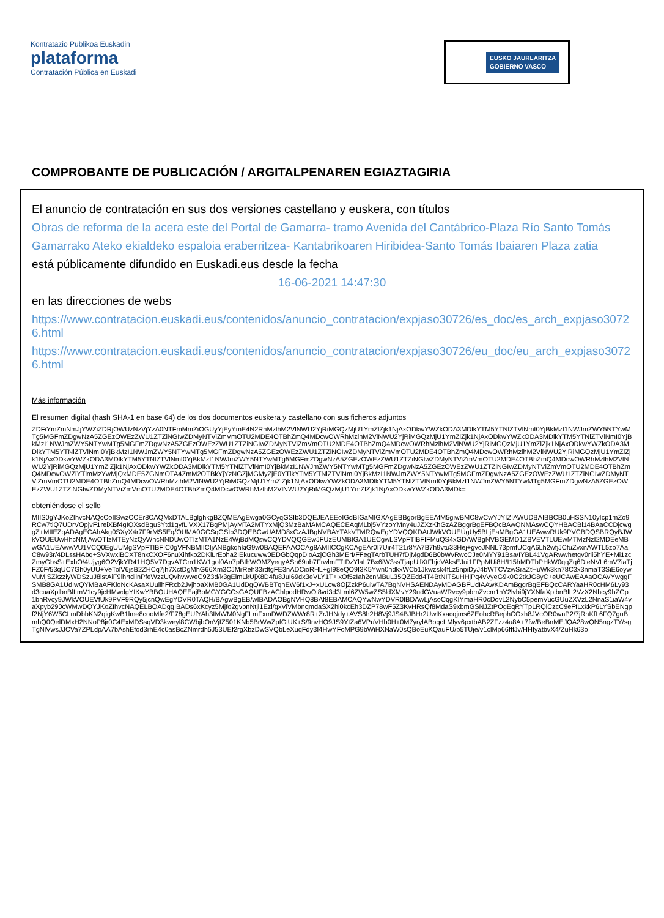Kontratazio Publikoa Euskadin
plataforma
Contratación Pública en Euskadi
EUSKO JAURLARITZA
GOBIERNO VASCO
COMPROBANTE DE PUBLICACIÓN / ARGITALPENAREN EGIAZTAGIRIA
El anuncio de contratación en sus dos versiones castellano y euskera, con títulos
Obras de reforma de la acera este del Portal de Gamarra- tramo Avenida del Cantábrico-Plaza Río Santo Tomás
Gamarrako Ateko ekialdeko espaloia eraberritzea- Kantabrikoaren Hiribidea-Santo Tomás Ibaiaren Plaza zatia
está públicamente difundido en Euskadi.eus desde la fecha
16-06-2021 14:47:30
en las direcciones de webs
https://www.contratacion.euskadi.eus/contenidos/anuncio_contratacion/expjaso30726/es_doc/es_arch_expjaso30726.html
https://www.contratacion.euskadi.eus/contenidos/anuncio_contratacion/expjaso30726/eu_doc/eu_arch_expjaso30726.html
Más información
El resumen digital (hash SHA-1 en base 64) de los dos documentos euskera y castellano con sus ficheros adjuntos
ZDFiYmZmNmJjYWZiZDRjOWUzNzVjYzA0NTFmMmZiOGUyYjEyYmE4N2RhMzlhM2VlNWU2YjRiMGQzMjU1YmZlZjk1NjAxODkwYWZkODA3MDlkYTM5YTNlZTVlNmI0YjBkMzI1NWJmZWY5NTYwMTg5MGFmZDgwNzA5ZGEzOWEzZWU1ZTZiNGIwZDMyNTViZmVmOTU2MDE4OTBhZmQ4MDcwOWRhMzlhM2VlNWU2YjRiMGQzMjU1YmZlZjk1NjAxODkwYWZkODA3MDlkYTM5YTNlZTVlNmI0YjBkMzI1NWJmZWY5NTYwMTg5MGFmZDgwNzA5ZGEzOWEzZWU1ZTZiNGIwZDMyNTViZmVmOTU2MDE4OTBhZmQ4MDcwOWRhMzlhM2VlNWU2YjRiMGQzMjU1YmZlZjk1NjAxODkwYWZkODA3MDlkYTM5YTNlZTVlNmI0YjBkMzI1NWJmZWY5NTYwMTg5MGFmZDgwNzA5ZGEzOWEzZWU1ZTZiNGIwZDMyNTViZmVmOTU2MDE4OTBhZmQ4MDcwOWRhMzlhM2VlNWU2YjRiMGQzMjU1YmZlZjk1NjAxODkwYWZkODA3MDlkYTM5YTNlZTVlNmI0YjBkMzI1NWJmZWY5NTYwMTg5MGFmZDgwNzA5ZGEzOWEzZWU1ZTZiNGIwZDMyNTViZmVmOTU2MDE4OTBhZmQ4MDcwOWRhMzlhM2VlNWU2YjRiMGQzMjU1YmZlZjk1NjAxODkwYWZkODA3MDlkYTM5YTNlZTVlNmI0YjBkMzI1NWJmZWY5NTYwMTg5MGFmZDgwNzA5ZGEzOWEzZWU1ZTZiNGIwZDMyNTViZmVmOTU2MDE4OTBhZmQ4MDcwOWZiYTlmMzYwMjQxMDE5ZGNmOTA4ZmM2OTBkYjYzNGZjMGMyZjE0YTlkYTM5YTNlZTVlNmI0YjBkMzI1NWJmZWY5NTYwMTg5MGFmZDgwNzA5ZGEzOWEzZWU1ZTZiNGIwZDMyNTViZmVmOTU2MDE4OTBhZmQ4MDcwOWRhMzlhM2VlNWU2YjRiMGQzMjU1YmZlZjk1NjAxODkwYWZkODA3MDlkYTM5YTNlZTVlNmI0YjBkMzI1NWJmZWY5NTYwMTg5MGFmZDgwNzA5ZGEzOWEzZWU1ZTZiNGIwZDMyNTViZmVmOTU2MDE4OTBhZmQ4MDcwOWRhMzlhM2VlNWU2YjRiMGQzMjU1YmZlZjk1NjAxODkwYWZkODA3MDk=
obteniéndose el sello
MIIS0gYJKoZIhvcNAQcCoIISwzCCEr8CAQMxDTALBglghkgBZQMEAgEwga0GCyqGSIb3DQEJEAEEoIGdBIGaMIGXAgEBBgorBgEEAfM5giwBMC8wCwYJYIZIAWUDBAIBBCB0uHSSN10yIcp1mZo9RCw7tiQ7UDrVOpjvF1reiXBf4gIQXsdBgu3Ytd1gyfLiVXX17BgPMjAyMTA2MTYxMjQ3MzBaMAMCAQECEAqMLbj5VYzoYMny4uJZXzKhGzAZBggrBgEFBQcBAwQNMAswCQYHBACBl14BAaCCDjcwggZ+MIIEZqADAgECAhAkg0SXyX4r7F9rMS5Eq/OUMA0GCSqGSIb3DQEBCwUAMD8xCzAJBgNVBAYTAkVTMRQwEgYDVQQKDAtJWkVOUEUgUy5BLjEaMBgGA1UEAwwRUk9PVCBDQSBRQyBJWkVOUEUwHhcNMjAwOTIzMTEyNzQyWhcNNDUwOTIzMTA1NzE4WjBdMQswCQYDVQQGEwJFUzEUMBIGA1UECgwLSVpFTlBFIFMuQS4xGDAWBgNVBGEMD1ZBVEVTLUEwMTMzNzI2MDEeMBwGA1UEAwwVU1VCQ0EgUUMgSVpFTlBFIC0gVFNBMIICIjANBgkqhkiG9w0BAQEFAAOCAg8AMIICCgKCAgEAr0I7Uir4T21r8YA7B7h9vtu33Hej+gvoJNNL73pmfUCqA6Lh2wfjJCfuZvxnAWTL5zo7AaC8w93r/4DLssHAbq+SVXwxiBCXT8nxCXOF6nuXihfko2DKlLrEoha2IEkucuww0EDGbQqpDioAzjCGh3MErf/FFegTArbTUH7fDjMgdD6B0bWvRwcCJe0MYY91Bsa/IYBL41VgARwwhetgv0rli5hYE+Mi1zcZmyGbsS+ExhO/4Ujyg6O2VjkYR41HQ5V7DgvATCm1KW1gol0An7pBIhWOMZyeqyASn69ub7FrwlmFTtDzYlaL7Bx6iW3ssTjapUllXtFhjcVAksEJui1FPpMUi8H/I15hMDTbPHkW0qqZq6DleNVL6mV7iaTjFZ0F/53qUC7Gh0yUU+VeTolV6jsB2ZHCq7jh7XctDgMhG66Xm3CJMrReh33rdtgFE3nADCioRHL+gI98eQO9I3K5Ywn0hdkxWCb1Jkwzsk4fLz5npiDyJ4bWTCVzwSraZtHuWk3kn78C3x3nmaT3SiE6oywVuMjSZkzziyWDSzuJ8lstAiF9lhrtdilnPfeWzzUQvhvwweC9Z3d/k3gElmLkUjX8D4fu8JuI69dx3eVLY1T+lxOf5zIah2cnMBuL35QZEdd4T4BtNITSuHHjPq4vVyeG9k0G2tkJG8yC+eUCAwEAAaOCAVYwggFSMB8GA1UdIwQYMBaAFKloNcKAsaXUullhFRcb2JvjhoaXMB0GA1UdDgQWBBTqhEW6f1xJ+xULow8OjZzkP6uiwTA7BgNVHSAENDAyMDAGBFUdIAAwKDAmBggrBgEFBQcCARYaaHR0cHM6Ly93d3cuaXplbnBlLmV1cy9jcHMwdgYIKwYBBQUHAQEEajBoMGYGCCsGAQUFBzAChlpodHRwOi8vd3d3Lml6ZW5wZS5ldXMvY29udGVuaWRvcy9pbmZvcm1hY2lvbi9jYXNfaXplbnBlL2VzX2Nhcy9hZGp1bnRvcy9JWkVOUEVfUk9PVF9RQy5jcnQwEgYDVR0TAQH/BAgwBgEB/wIBADAOBgNVHQ8BAf8EBAMCAQYwNwYDVR0fBDAwLjAsoCqgKIYmaHR0cDovL2NybC5pemVucGUuZXVzL2NnaS1iaW4vaXpyb290cWMwDQYJKoZIhvcNAQELBQADggIBADs6xKcyz5Mjfo2gvbnNtjl1Ezl/gxViVMbnqmdaSX2hi0kcEh3DZP78wF5Z3KvHRsQf8MdaS9xbmGSNJZtPOgEqRYTpLRQlCzcC9eFfLxkkP6LYSbENgpf2NjY6W5CLmDbbKN2qigKwB1lme8cooMfe2/F78gEUfYAh3IMWM0NgFLmFxmDWDZWWr8R+ZrJHNdy+AVS8h2H8Vj9JS4BJBHr2UwlKxacqjms6ZEohcRBephCOxh8JVcOR0wnP2/7jRhKfL6FQ7guBmhQ0QelDMxH2NNoP8jr0C4ExMDSsqVD3kweyl8CWbjbOnVjIZ501KNb5BrWwZpfGlUK+S/9nvHQ9JS9YtZa6VPuVHb0H+0M7yrylABbqcLMlyv6pxtbAB2ZFzz4u8A+7fw/BeBnMEJQA28wQN5ngzTY/sgTgNlVwsJJCVa7ZPLdpAA7bAshEfod3rhE4c0asBcZNmrdh5J53UEf2rgXbzDwSVQbLeXuqFdy3I4HwYFoMPG9bWiHXNaW0sQBoEuKQauFU/p5TUje/v1clMp66fIfJv/HHfyatbvX4/ZuHk63o